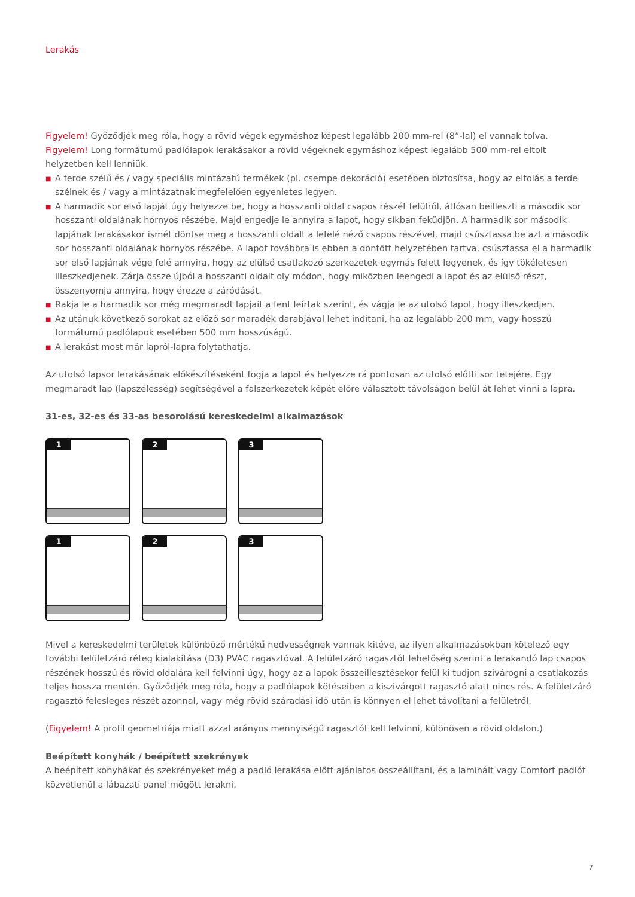Lerakás
Figyelem! Győződjék meg róla, hogy a rövid végek egymáshoz képest legalább 200 mm-rel (8”-lal) el vannak tolva. Figyelem! Long formátumú padlólapok lerakásakor a rövid végeknek egymáshoz képest legalább 500 mm-rel eltolt helyzetben kell lenniük.
■ A ferde szélű és / vagy speciális mintázatú termékek (pl. csempe dekoráció) esetében biztosítsa, hogy az eltolás a ferde szélnek és / vagy a mintázatnak megfelelően egyenletes legyen.
■ A harmadik sor első lapját úgy helyezze be, hogy a hosszanti oldal csapos részét felülről, átlósan beilleszti a második sor hosszanti oldalának hornyos részébe. Majd engedje le annyira a lapot, hogy síkban feküdjön. A harmadik sor második lapjának lerakásakor ismét döntse meg a hosszanti oldalt a lefelé néző csapos részével, majd csúsztassa be azt a második sor hosszanti oldalának hornyos részébe. A lapot továbbra is ebben a döntött helyzetében tartva, csúsztassa el a harmadik sor első lapjának vége felé annyira, hogy az elülső csatlakozó szerkezetek egymás felett legyenek, és így tökéletesen illeszkedjenek. Zárja össze újból a hosszanti oldalt oly módon, hogy miközben leengedi a lapot és az elülső részt, összenyomja annyira, hogy érezze a záródását.
■ Rakja le a harmadik sor még megmaradt lapjait a fent leírtak szerint, és vágja le az utolsó lapot, hogy illeszkedjen.
■ Az utánuk következő sorokat az előző sor maradék darabjával lehet indítani, ha az legalább 200 mm, vagy hosszú formátumú padlólapok esetében 500 mm hosszúságú.
■ A lerakást most már lapról-lapra folytathatja.
Az utolsó lapsor lerakásának előkészítéseként fogja a lapot és helyezze rá pontosan az utolsó előtti sor tetejére. Egy megmaradt lap (lapszélesség) segítségével a falszerkezetek képét előre választott távolságon belül át lehet vinni a lapra.
31-es, 32-es és 33-as besorolású kereskedelmi alkalmazások
1
2
3
1
2
3
Mivel a kereskedelmi területek különböző mértékű nedvességnek vannak kitéve, az ilyen alkalmazásokban kötelező egy további felületzáró réteg kialakítása (D3) PVAC ragasztóval. A felületzáró ragasztót lehetőség szerint a lerakandó lap csapos részének hosszú és rövid oldalára kell felvinni úgy, hogy az a lapok összeillesztésekor felül ki tudjon szivárogni a csatlakozás teljes hossza mentén. Győződjék meg róla, hogy a padlólapok kötéseiben a kiszivárgott ragasztó alatt nincs rés. A felületzáró ragasztó felesleges részét azonnal, vagy még rövid száradási idő után is könnyen el lehet távolítani a felületről.
(Figyelem! A profil geometriája miatt azzal arányos mennyiségű ragasztót kell felvinni, különösen a rövid oldalon.)
Beépített konyhák / beépített szekrények
A beépített konyhákat és szekrényeket még a padló lerakása előtt ajánlatos összeállítani, és a laminált vagy Comfort padlót közvetlenül a lábazati panel mögött lerakni.
7